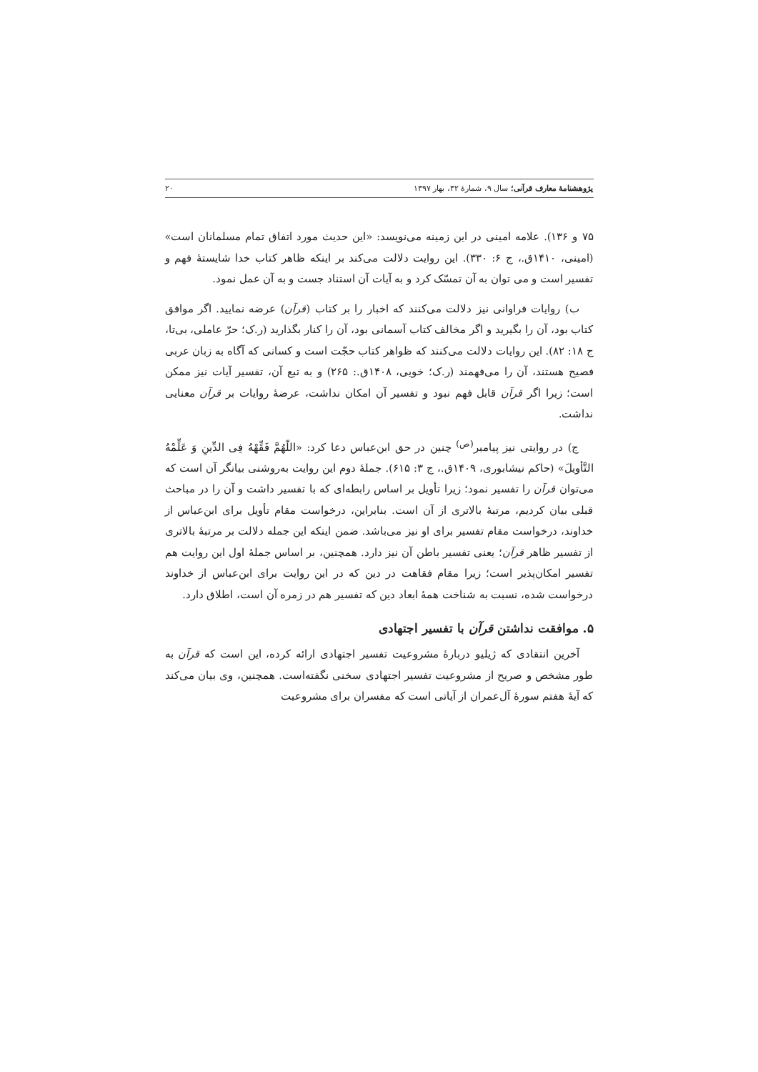پژوهشنامهٔ معارف قرآنی؛ سال ۹، شمارهٔ ۳۲، بهار ۱۳۹۷ ۲۰
۷۵ و ۱۳۶). علامه امینی در این زمینه می‌نویسد: «این حدیث مورد اتفاق تمام مسلمانان است» (امینی، ۱۴۱۰ق.، ج ۶: ۳۳۰). این روایت دلالت می‌کند بر اینکه ظاهر کتاب خدا شایستهٔ فهم و تفسیر است و می توان به آن تمسّک کرد و به آیات آن استناد جست و به آن عمل نمود.
ب) روایات فراوانی نیز دلالت می‌کنند که اخبار را بر کتاب (قرآن) عرضه نمایید. اگر موافق کتاب بود، آن را بگیرید و اگر مخالف کتاب آسمانی بود، آن را کنار بگذارید (ر.ک؛ حرّ عاملی، بی‌تا، ج ۱۸: ۸۲). این روایات دلالت می‌کنند که ظواهر کتاب حجّت است و کسانی که آگاه به زبان عربی فصیح هستند، آن را می‌فهمند (ر.ک؛ خویی، ۱۴۰۸ق.: ۲۶۵) و به تبع آن، تفسیر آیات نیز ممکن است؛ زیرا اگر قرآن قابل فهم نبود و تفسیر آن امکان نداشت، عرضهٔ روایات بر قرآن معنایی نداشت.
ج) در روایتی نیز پیامبر<sup>(ص)</sup> چنین در حق ابن‌عباس دعا کرد: «اللّهُمَّ فَقِّهْهُ فِی الدِّینِ وَ عَلِّمْهُ التَّأویلَ» (حاکم نیشابوری، ۱۴۰۹ق.، ج ۳: ۶۱۵). جملهٔ دوم این روایت به‌روشنی بیانگر آن است که می‌توان قرآن را تفسیر نمود؛ زیرا تأویل بر اساس رابطه‌ای که با تفسیر داشت و آن را در مباحث قبلی بیان کردیم، مرتبهٔ بالاتری از آن است. بنابراین، درخواست مقام تأویل برای ابن‌عباس از خداوند، درخواست مقام تفسیر برای او نیز می‌باشد. ضمن اینکه این جمله دلالت بر مرتبهٔ بالاتری از تفسیر ظاهر قرآن؛ یعنی تفسیر باطن آن نیز دارد. همچنین، بر اساس جملهٔ اول این روایت هم تفسیر امکان‌پذیر است؛ زیرا مقام فقاهت در دین که در این روایت برای ابن‌عباس از خداوند درخواست شده، نسبت به شناخت همهٔ ابعاد دین که تفسیر هم در زمره آن است، اطلاق دارد.
۵. موافقت نداشتن قرآن با تفسیر اجتهادی
آخرین انتقادی که ژیلیو دربارهٔ مشروعیت تفسیر اجتهادی ارائه کرده، این است که قرآن به طور مشخص و صریح از مشروعیت تفسیر اجتهادی سخنی نگفته‌است. همچنین، وی بیان می‌کند که آیهٔ هفتم سورهٔ آل‌عمران از آیاتی است که مفسران برای مشروعیت